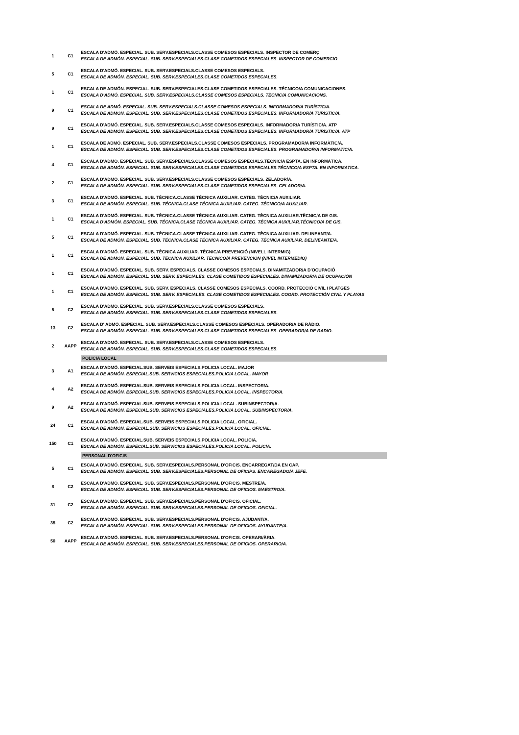| 1 | C1 | ESCALA D'ADMÓ. ESPECIAL. SUB. SERV.ESPECIALS.CLASSE COMESOS ESPECIALS. INSPECTOR DE COMERÇ ESCALA DE ADMÓN. ESPECIAL. SUB. SERV.ESPECIALES.CLASE COMETIDOS ESPECIALES. INSPECTOR DE COMERCIO |
| 5 | C1 | ESCALA D'ADMÓ. ESPECIAL. SUB. SERV.ESPECIALS.CLASSE COMESOS ESPECIALS. ESCALA DE ADMÓN. ESPECIAL. SUB. SERV.ESPECIALES.CLASE COMETIDOS ESPECIALES. |
| 1 | C1 | ESCALA DE ADMÓN. ESPECIAL. SUB. SERV.ESPECIALES.CLASE COMETIDOS ESPECIALES. TÉCNICO/A COMUNICACIONES. ESCALA D'ADMÓ. ESPECIAL. SUB. SERV.ESPECIALS.CLASSE COMESOS ESPECIALS. TÈCNIC/A COMUNICACIONS. |
| 9 | C1 | ESCALA DE ADMÓ. ESPECIAL. SUB. SERV.ESPECIALS.CLASSE COMESOS ESPECIALS. INFORMADOR/A TURÍSTIC/A. ESCALA DE ADMÓN. ESPECIAL. SUB. SERV.ESPECIALES.CLASE COMETIDOS ESPECIALES. INFORMADOR/A TURÍSTIC/A. |
| 9 | C1 | ESCALA D'ADMÓ. ESPECIAL. SUB. SERV.ESPECIALS.CLASSE COMESOS ESPECIALS. INFORMADOR/A TURÍSTIC/A. ATP ESCALA DE ADMÓN. ESPECIAL. SUB. SERV.ESPECIALES.CLASE COMETIDOS ESPECIALES. INFORMADOR/A TURÍSTIC/A. ATP |
| 1 | C1 | ESCALA DE ADMÓ. ESPECIAL. SUB. SERV.ESPECIALS.CLASSE COMESOS ESPECIALS. PROGRAMADOR/A INFORMÀTIC/A. ESCALA DE ADMÓN. ESPECIAL. SUB. SERV.ESPECIALES.CLASE COMETIDOS ESPECIALES. PROGRAMADOR/A INFORMATIC/A. |
| 4 | C1 | ESCALA D'ADMÓ. ESPECIAL. SUB. SERV.ESPECIALS.CLASSE COMESOS ESPECIALS.TÈCNIC/A ESPTA. EN INFORMÀTICA. ESCALA DE ADMÓN. ESPECIAL. SUB. SERV.ESPECIALES.CLASE COMETIDOS ESPECIALES.TÉCNICO/A ESPTA. EN INFORMATICA. |
| 2 | C1 | ESCALA D'ADMÓ. ESPECIAL. SUB. SERV.ESPECIALS.CLASSE COMESOS ESPECIALS. ZELADOR/A. ESCALA DE ADMÓN. ESPECIAL. SUB. SERV.ESPECIALES.CLASE COMETIDOS ESPECIALES. CELADOR/A. |
| 3 | C1 | ESCALA D'ADMÓ. ESPECIAL. SUB. TÈCNICA.CLASSE TÈCNICA AUXILIAR. CATEG. TÈCNIC/A AUXILIAR. ESCALA DE ADMÓN. ESPECIAL. SUB. TÉCNICA.CLASE TÉCNICA AUXILIAR. CATEG. TÉCNICO/A AUXILIAR. |
| 1 | C1 | ESCALA D'ADMÓ. ESPECIAL. SUB. TÈCNICA.CLASSE TÈCNICA AUXILIAR. CATEG. TÈCNICA AUXILIAR.TÈCNIC/A DE GIS. ESCALA D'ADMÓN. ESPECIAL. SUB. TÉCNICA.CLASE TÉCNICA AUXILIAR. CATEG. TÉCNICA AUXILIAR.TÉCNICO/A DE GIS. |
| 5 | C1 | ESCALA D'ADMÓ. ESPECIAL. SUB. TÈCNICA.CLASSE TÈCNICA AUXILIAR. CATEG. TÈCNICA AUXILIAR. DELINEANT/A. ESCALA DE ADMÓN. ESPECIAL. SUB. TÉCNICA.CLASE TÉCNICA AUXILIAR. CATEG. TÉCNICA AUXILIAR. DELINEANTE/A. |
| 1 | C1 | ESCALA D'ADMÓ. ESPECIAL. SUB. TÈCNICA AUXILIAR. TÈCNIC/A PREVENCIÓ (NIVELL INTERMIG) ESCALA DE ADMÓN. ESPECIAL. SUB. TÉCNICA AUXILIAR. TÉCNICO/A PREVENCIÓN (NIVEL INTERMEDIO) |
| 1 | C1 | ESCALA D'ADMÓ. ESPECIAL. SUB. SERV. ESPECIALS. CLASSE COMESOS ESPECIALS. DINAMITZADOR/A D'OCUPACIÓ ESCALA DE ADMÓN. ESPECIAL. SUB. SERV. ESPECIALES. CLASE COMETIDOS ESPECIALES. DINAMIZADOR/A DE OCUPACIÓN |
| 1 | C1 | ESCALA D'ADMÓ. ESPECIAL. SUB. SERV. ESPECIALS. CLASSE COMESOS ESPECIALS. COORD. PROTECCIÓ CIVIL I PLATGES ESCALA DE ADMÓN. ESPECIAL. SUB. SERV. ESPECIALES. CLASE COMETIDOS ESPECIALES. COORD. PROTECCIÓN CIVIL Y PLAYAS |
| 5 | C2 | ESCALA D'ADMÓ. ESPECIAL. SUB. SERV.ESPECIALS.CLASSE COMESOS ESPECIALS. ESCALA DE ADMÓN. ESPECIAL. SUB. SERV.ESPECIALES.CLASE COMETIDOS ESPECIALES. |
| 13 | C2 | ESCALA D' ADMÓ. ESPECIAL. SUB. SERV.ESPECIALS.CLASSE COMESOS ESPECIALS. OPERADOR/A DE RÀDIO. ESCALA DE ADMÓN. ESPECIAL. SUB. SERV.ESPECIALES.CLASE COMETIDOS ESPECIALES. OPERADOR/A DE RADIO. |
| 2 | AAPP | ESCALA D'ADMÓ. ESPECIAL. SUB. SERV.ESPECIALS.CLASSE COMESOS ESPECIALS. ESCALA DE ADMÓN. ESPECIAL. SUB. SERV.ESPECIALES.CLASE COMETIDOS ESPECIALES. |
| | | POLICIA LOCAL |
| 3 | A1 | ESCALA D'ADMÓ. ESPECIAL.SUB. SERVEIS ESPECIALS.POLICIA LOCAL. MAJOR ESCALA DE ADMÓN. ESPECIAL.SUB. SERVICIOS ESPECIALES.POLICIA LOCAL. MAYOR |
| 4 | A2 | ESCALA D'ADMÓ. ESPECIAL.SUB. SERVEIS ESPECIALS.POLICIA LOCAL. INSPECTOR/A. ESCALA DE ADMÓN. ESPECIAL.SUB. SERVICIOS ESPECIALES.POLICIA LOCAL. INSPECTOR/A. |
| 9 | A2 | ESCALA D'ADMÓ. ESPECIAL.SUB. SERVEIS ESPECIALS.POLICIA LOCAL. SUBINSPECTOR/A. ESCALA DE ADMÓN. ESPECIAL.SUB. SERVICIOS ESPECIALES.POLICIA LOCAL. SUBINSPECTOR/A. |
| 24 | C1 | ESCALA D'ADMÓ. ESPECIAL.SUB. SERVEIS ESPECIALS.POLICIA LOCAL. OFICIAL. ESCALA DE ADMÓN. ESPECIAL.SUB. SERVICIOS ESPECIALES.POLICIA LOCAL. OFICIAL. |
| 150 | C1 | ESCALA D'ADMÓ. ESPECIAL.SUB. SERVEIS ESPECIALS.POLICIA LOCAL. POLICIA. ESCALA DE ADMÓN. ESPECIAL.SUB. SERVICIOS ESPECIALES.POLICIA LOCAL. POLICIA. |
| | | PERSONAL D'OFICIS |
| 5 | C1 | ESCALA D'ADMÓ. ESPECIAL. SUB. SERV.ESPECIALS.PERSONAL D'OFICIS. ENCARREGAT/DA EN CAP. ESCALA DE ADMÓN. ESPECIAL. SUB. SERV.ESPECIALES.PERSONAL DE OFICIPS. ENCAREGADO/A JEFE. |
| 8 | C2 | ESCALA D'ADMÓ. ESPECIAL. SUB. SERV.ESPECIALS.PERSONAL D'OFICIS. MESTRE/A. ESCALA DE ADMÓN. ESPECIAL. SUB. SERV.ESPECIALES.PERSONAL DE OFICIOS. MAESTRO/A. |
| 31 | C2 | ESCALA D'ADMÓ. ESPECIAL. SUB. SERV.ESPECIALS.PERSONAL D'OFICIS. OFICIAL. ESCALA DE ADMÓN. ESPECIAL. SUB. SERV.ESPECIALES.PERSONAL DE OFICIOS. OFICIAL. |
| 35 | C2 | ESCALA D'ADMÓ. ESPECIAL. SUB. SERV.ESPECIALS.PERSONAL D'OFICIS. AJUDANT/A. ESCALA DE ADMÓN. ESPECIAL. SUB. SERV.ESPECIALES.PERSONAL DE OFICIOS. AYUDANTE/A. |
| 50 | AAPP | ESCALA D'ADMÓ. ESPECIAL. SUB. SERV.ESPECIALS.PERSONAL D'OFICIS. OPERARI/ÀRIA. ESCALA DE ADMÓN. ESPECIAL. SUB. SERV.ESPECIALES.PERSONAL DE OFICIOS. OPERARIO/A. |